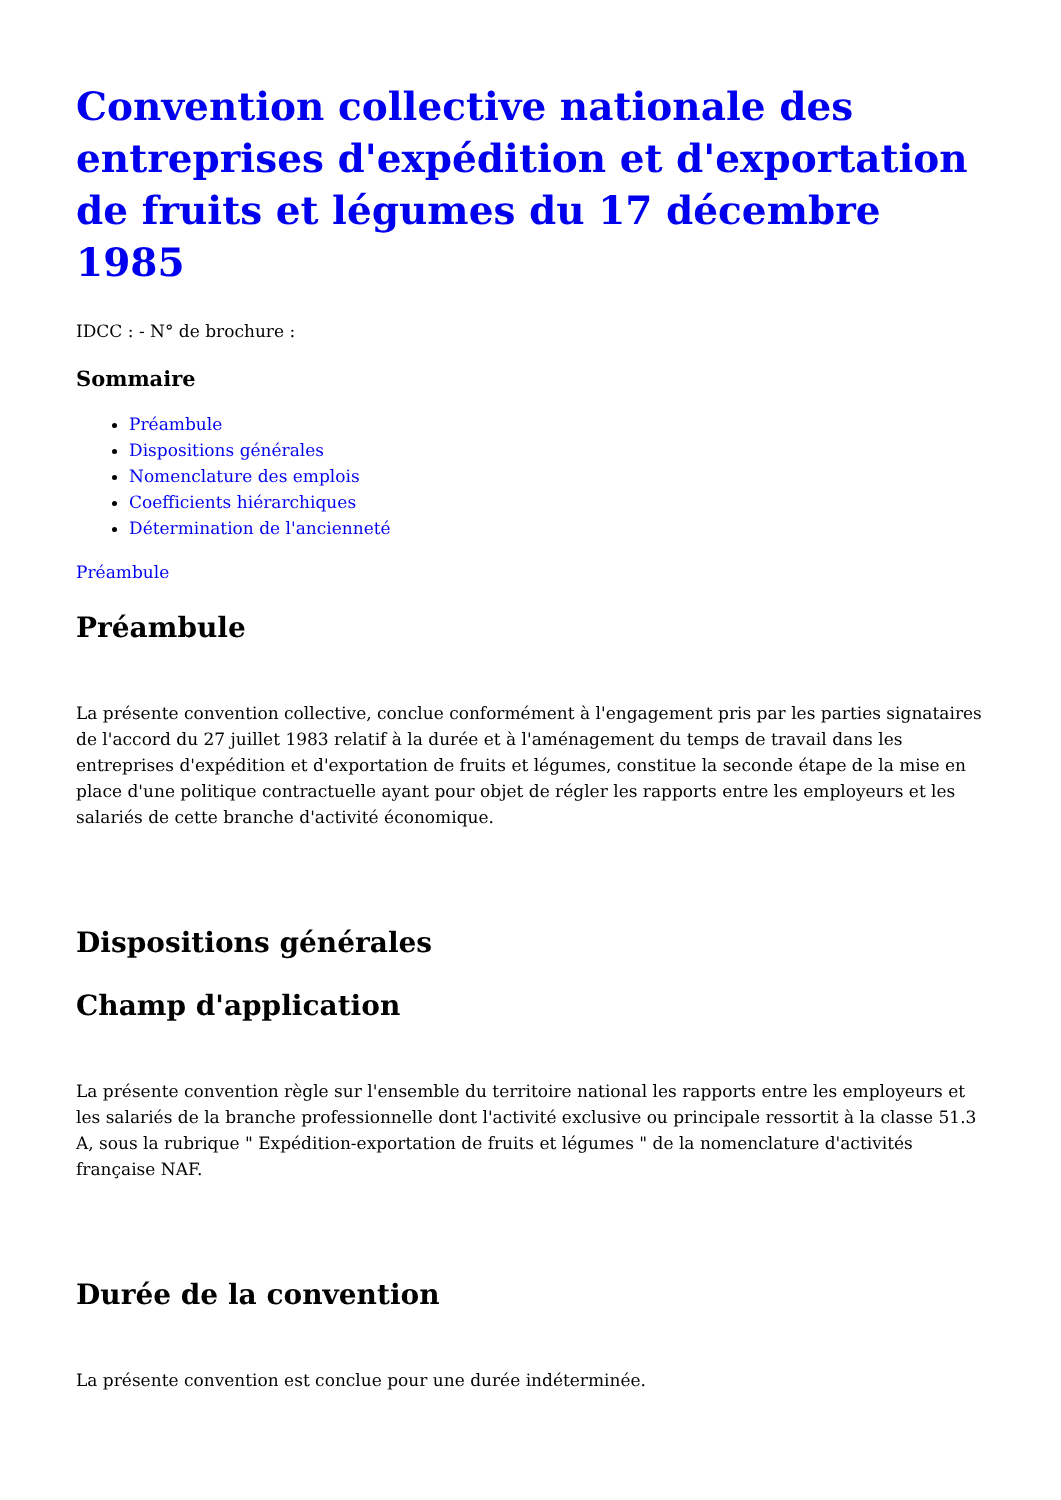Convention collective nationale des entreprises d'expédition et d'exportation de fruits et légumes du 17 décembre 1985
IDCC : - N° de brochure :
Sommaire
Préambule
Dispositions générales
Nomenclature des emplois
Coefficients hiérarchiques
Détermination de l'ancienneté
Préambule
Préambule
La présente convention collective, conclue conformément à l'engagement pris par les parties signataires de l'accord du 27 juillet 1983 relatif à la durée et à l'aménagement du temps de travail dans les entreprises d'expédition et d'exportation de fruits et légumes, constitue la seconde étape de la mise en place d'une politique contractuelle ayant pour objet de régler les rapports entre les employeurs et les salariés de cette branche d'activité économique.
Dispositions générales
Champ d'application
La présente convention règle sur l'ensemble du territoire national les rapports entre les employeurs et les salariés de la branche professionnelle dont l'activité exclusive ou principale ressortit à la classe 51.3 A, sous la rubrique " Expédition-exportation de fruits et légumes " de la nomenclature d'activités française NAF.
Durée de la convention
La présente convention est conclue pour une durée indéterminée.